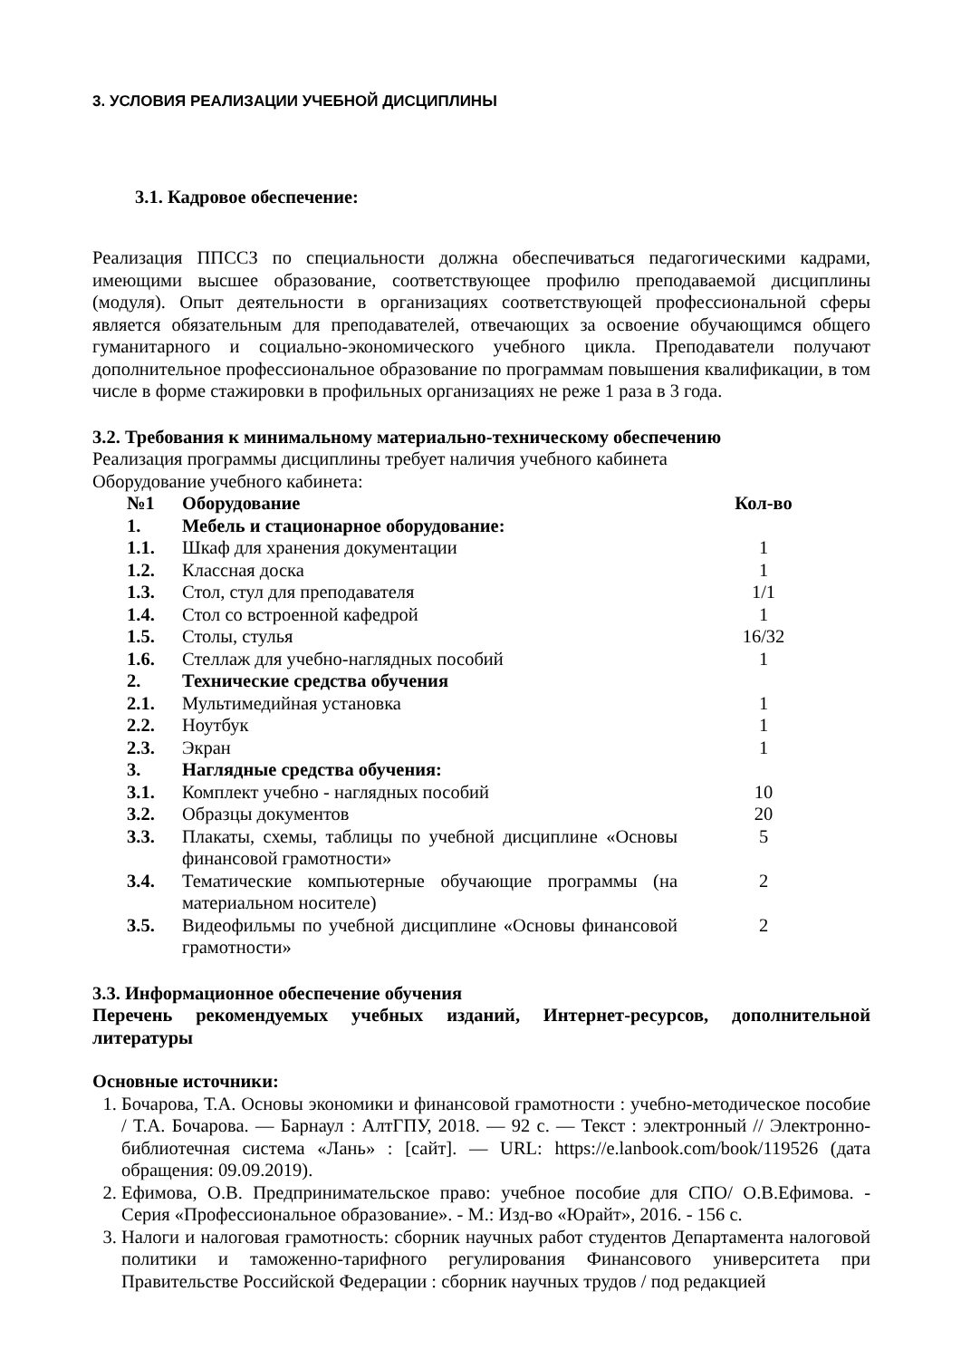3. УСЛОВИЯ РЕАЛИЗАЦИИ УЧЕБНОЙ ДИСЦИПЛИНЫ
3.1. Кадровое обеспечение:
Реализация ППССЗ по специальности должна обеспечиваться педагогическими кадрами, имеющими высшее образование, соответствующее профилю преподаваемой дисциплины (модуля). Опыт деятельности в организациях соответствующей профессиональной сферы является обязательным для преподавателей, отвечающих за освоение обучающимся общего гуманитарного и социально-экономического учебного цикла. Преподаватели получают дополнительное профессиональное образование по программам повышения квалификации, в том числе в форме стажировки в профильных организациях не реже 1 раза в 3 года.
3.2. Требования к минимальному материально-техническому обеспечению
Реализация программы дисциплины требует наличия учебного кабинета
Оборудование учебного кабинета:
| №1 | Оборудование | Кол-во |
| 1. | Мебель и стационарное оборудование: | |
| 1.1. | Шкаф для хранения документации | 1 |
| 1.2. | Классная доска | 1 |
| 1.3. | Стол, стул для преподавателя | 1/1 |
| 1.4. | Стол со встроенной кафедрой | 1 |
| 1.5. | Столы, стулья | 16/32 |
| 1.6. | Стеллаж для учебно-наглядных пособий | 1 |
| 2. | Технические средства обучения | |
| 2.1. | Мультимедийная установка | 1 |
| 2.2. | Ноутбук | 1 |
| 2.3. | Экран | 1 |
| 3. | Наглядные средства обучения: | |
| 3.1. | Комплект учебно - наглядных пособий | 10 |
| 3.2. | Образцы документов | 20 |
| 3.3. | Плакаты, схемы, таблицы по учебной дисциплине «Основы финансовой грамотности» | 5 |
| 3.4. | Тематические компьютерные обучающие программы (на материальном носителе) | 2 |
| 3.5. | Видеофильмы по учебной дисциплине «Основы финансовой грамотности» | 2 |
3.3. Информационное обеспечение обучения
Перечень рекомендуемых учебных изданий, Интернет-ресурсов, дополнительной литературы
Основные источники:
1. Бочарова, Т.А. Основы экономики и финансовой грамотности : учебно-методическое пособие / Т.А. Бочарова. — Барнаул : АлтГПУ, 2018. — 92 с. — Текст : электронный // Электронно-библиотечная система «Лань» : [сайт]. — URL: https://e.lanbook.com/book/119526 (дата обращения: 09.09.2019).
2. Ефимова, О.В. Предпринимательское право: учебное пособие для СПО/ О.В.Ефимова. - Серия «Профессиональное образование». - М.: Изд-во «Юрайт», 2016. - 156 с.
3. Налоги и налоговая грамотность: сборник научных работ студентов Департамента налоговой политики и таможенно-тарифного регулирования Финансового университета при Правительстве Российской Федерации : сборник научных трудов / под редакцией